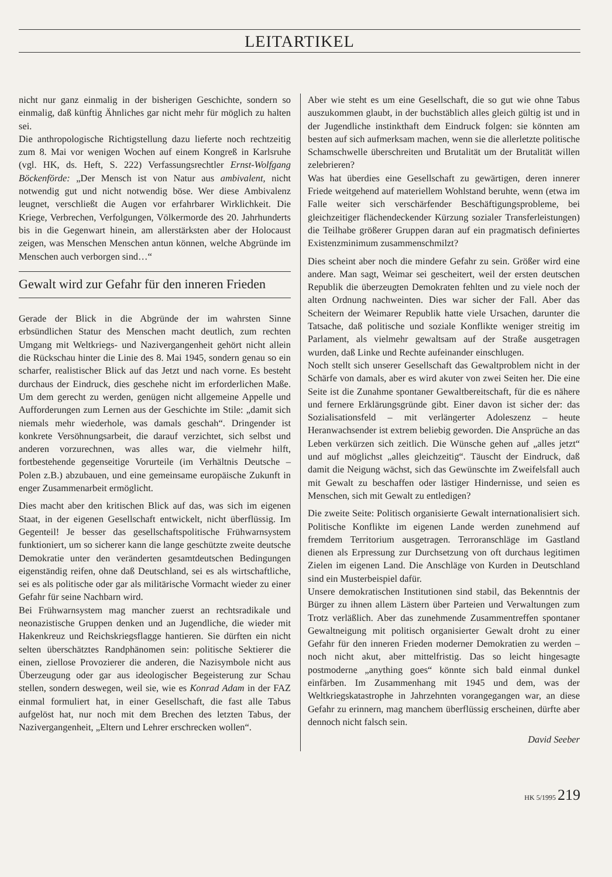LEITARTIKEL
nicht nur ganz einmalig in der bisherigen Geschichte, sondern so einmalig, daß künftig Ähnliches gar nicht mehr für möglich zu halten sei.
Die anthropologische Richtigstellung dazu lieferte noch rechtzeitig zum 8. Mai vor wenigen Wochen auf einem Kongreß in Karlsruhe (vgl. HK, ds. Heft, S. 222) Verfassungsrechtler Ernst-Wolfgang Böckenförde: „Der Mensch ist von Natur aus ambivalent, nicht notwendig gut und nicht notwendig böse. Wer diese Ambivalenz leugnet, verschließt die Augen vor erfahrbarer Wirklichkeit. Die Kriege, Verbrechen, Verfolgungen, Völkermorde des 20. Jahrhunderts bis in die Gegenwart hinein, am allerstärksten aber der Holocaust zeigen, was Menschen Menschen antun können, welche Abgründe im Menschen auch verborgen sind…“
Gewalt wird zur Gefahr für den inneren Frieden
Gerade der Blick in die Abgründe der im wahrsten Sinne erbsündlichen Statur des Menschen macht deutlich, zum rechten Umgang mit Weltkriegs- und Nazivergangenheit gehört nicht allein die Rückschau hinter die Linie des 8. Mai 1945, sondern genau so ein scharfer, realistischer Blick auf das Jetzt und nach vorne. Es besteht durchaus der Eindruck, dies geschehe nicht im erforderlichen Maße. Um dem gerecht zu werden, genügen nicht allgemeine Appelle und Aufforderungen zum Lernen aus der Geschichte im Stile: „damit sich niemals mehr wiederhole, was damals geschah“. Dringender ist konkrete Versöhnungsarbeit, die darauf verzichtet, sich selbst und anderen vorzurechnen, was alles war, die vielmehr hilft, fortbestehende gegenseitige Vorurteile (im Verhältnis Deutsche – Polen z.B.) abzubauen, und eine gemeinsame europäische Zukunft in enger Zusammenarbeit ermöglicht.
Dies macht aber den kritischen Blick auf das, was sich im eigenen Staat, in der eigenen Gesellschaft entwickelt, nicht überflüssig. Im Gegenteil! Je besser das gesellschaftspolitische Frühwarnsystem funktioniert, um so sicherer kann die lange geschützte zweite deutsche Demokratie unter den veränderten gesamtdeutschen Bedingungen eigenständig reifen, ohne daß Deutschland, sei es als wirtschaftliche, sei es als politische oder gar als militärische Vormacht wieder zu einer Gefahr für seine Nachbarn wird.
Bei Frühwarnsystem mag mancher zuerst an rechtsradikale und neonazistische Gruppen denken und an Jugendliche, die wieder mit Hakenkreuz und Reichskriegsflagge hantieren. Sie dürften ein nicht selten überschätztes Randphänomen sein: politische Sektierer die einen, ziellose Provozierer die anderen, die Nazisymbole nicht aus Überzeugung oder gar aus ideologischer Begeisterung zur Schau stellen, sondern deswegen, weil sie, wie es Konrad Adam in der FAZ einmal formuliert hat, in einer Gesellschaft, die fast alle Tabus aufgelöst hat, nur noch mit dem Brechen des letzten Tabus, der Nazivergangenheit, „Eltern und Lehrer erschrecken wollen“.
Aber wie steht es um eine Gesellschaft, die so gut wie ohne Tabus auszukommen glaubt, in der buchstäblich alles gleich gültig ist und in der Jugendliche instinkthaft dem Eindruck folgen: sie könnten am besten auf sich aufmerksam machen, wenn sie die allerletzte politische Schamschwelle überschreiten und Brutalität um der Brutalität willen zelebrieren?
Was hat überdies eine Gesellschaft zu gewärtigen, deren innerer Friede weitgehend auf materiellem Wohlstand beruhte, wenn (etwa im Falle weiter sich verschärfender Beschäftigungsprobleme, bei gleichzeitiger flächendeckender Kürzung sozialer Transferleistungen) die Teilhabe größerer Gruppen daran auf ein pragmatisch definiertes Existenzminimum zusammenschmilzt?
Dies scheint aber noch die mindere Gefahr zu sein. Größer wird eine andere. Man sagt, Weimar sei gescheitert, weil der ersten deutschen Republik die überzeugten Demokraten fehlten und zu viele noch der alten Ordnung nachweinten. Dies war sicher der Fall. Aber das Scheitern der Weimarer Republik hatte viele Ursachen, darunter die Tatsache, daß politische und soziale Konflikte weniger streitig im Parlament, als vielmehr gewaltsam auf der Straße ausgetragen wurden, daß Linke und Rechte aufeinander einschlugen.
Noch stellt sich unserer Gesellschaft das Gewaltproblem nicht in der Schärfe von damals, aber es wird akuter von zwei Seiten her. Die eine Seite ist die Zunahme spontaner Gewaltbereitschaft, für die es nähere und fernere Erklärungsgründe gibt. Einer davon ist sicher der: das Sozialisationsfeld – mit verlängerter Adoleszenz – heute Heranwachsender ist extrem beliebig geworden. Die Ansprüche an das Leben verkürzen sich zeitlich. Die Wünsche gehen auf „alles jetzt“ und auf möglichst „alles gleichzeitig“. Täuscht der Eindruck, daß damit die Neigung wächst, sich das Gewünschte im Zweifelsfall auch mit Gewalt zu beschaffen oder lästiger Hindernisse, und seien es Menschen, sich mit Gewalt zu entledigen?
Die zweite Seite: Politisch organisierte Gewalt internationalisiert sich. Politische Konflikte im eigenen Lande werden zunehmend auf fremdem Territorium ausgetragen. Terroranschläge im Gastland dienen als Erpressung zur Durchsetzung von oft durchaus legitimen Zielen im eigenen Land. Die Anschläge von Kurden in Deutschland sind ein Musterbeispiel dafür.
Unsere demokratischen Institutionen sind stabil, das Bekenntnis der Bürger zu ihnen allem Lästern über Parteien und Verwaltungen zum Trotz verläßlich. Aber das zunehmende Zusammentreffen spontaner Gewaltneigung mit politisch organisierter Gewalt droht zu einer Gefahr für den inneren Frieden moderner Demokratien zu werden – noch nicht akut, aber mittelfristig. Das so leicht hingesagte postmoderne „anything goes“ könnte sich bald einmal dunkel einfärben. Im Zusammenhang mit 1945 und dem, was der Weltkriegskatastrophe in Jahrzehnten vorangegangen war, an diese Gefahr zu erinnern, mag manchem überflüssig erscheinen, dürfte aber dennoch nicht falsch sein.
David Seeber
HK 5/1995 219